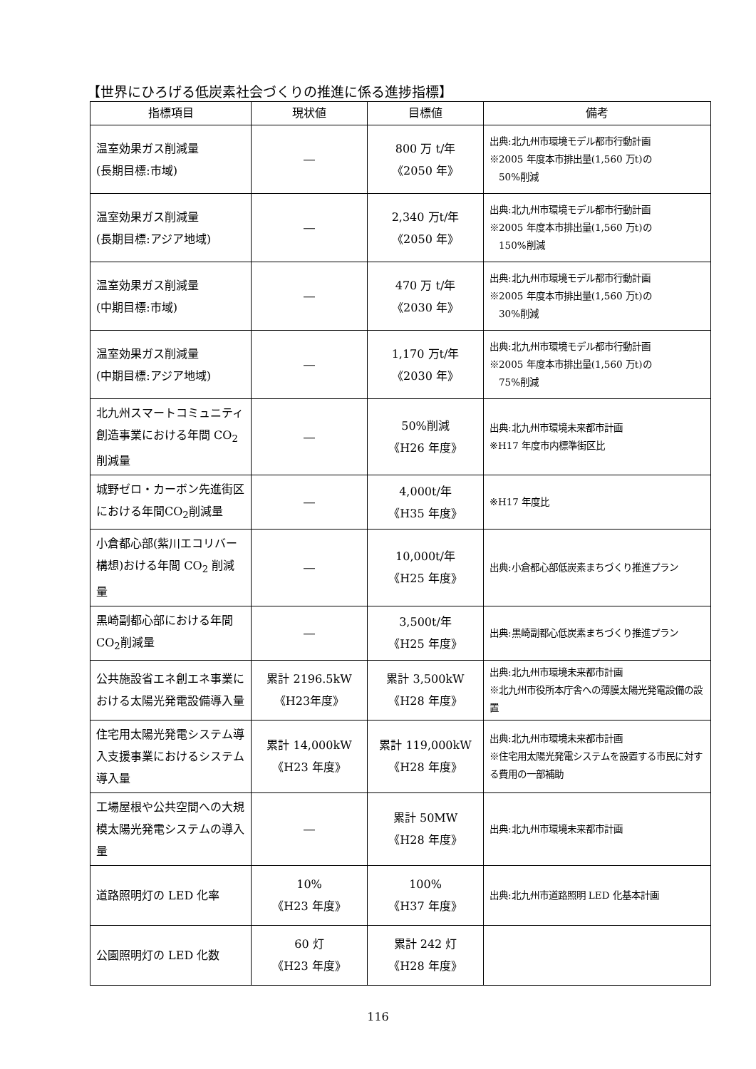【世界にひろげる低炭素社会づくりの推進に係る進捗指標】
| 指標項目 | 現状値 | 目標値 | 備考 |
| --- | --- | --- | --- |
| 温室効果ガス削減量 (長期目標:市域) | ― | 800 万 t/年 《2050 年》 | 出典:北九州市環境モデル都市行動計画 ※2005 年度本市排出量(1,560 万t)の 50%削減 |
| 温室効果ガス削減量 (長期目標:アジア地域) | ― | 2,340 万t/年 《2050 年》 | 出典:北九州市環境モデル都市行動計画 ※2005 年度本市排出量(1,560 万t)の 150%削減 |
| 温室効果ガス削減量 (中期目標:市域) | ― | 470 万 t/年 《2030 年》 | 出典:北九州市環境モデル都市行動計画 ※2005 年度本市排出量(1,560 万t)の 30%削減 |
| 温室効果ガス削減量 (中期目標:アジア地域) | ― | 1,170 万t/年 《2030 年》 | 出典:北九州市環境モデル都市行動計画 ※2005 年度本市排出量(1,560 万t)の 75%削減 |
| 北九州スマートコミュニティ創造事業における年間 CO<sub>2</sub>削減量 | ― | 50%削減 《H26 年度》 | 出典:北九州市環境未来都市計画 ※H17 年度市内標準街区比 |
| 城野ゼロ・カーボン先進街区における年間CO<sub>2</sub>削減量 | ― | 4,000t/年 《H35 年度》 | ※H17 年度比 |
| 小倉都心部(紫川エコリバー構想)おける年間 CO<sub>2</sub> 削減量 | ― | 10,000t/年 《H25 年度》 | 出典:小倉都心部低炭素まちづくり推進プラン |
| 黒崎副都心部における年間CO<sub>2</sub>削減量 | ― | 3,500t/年 《H25 年度》 | 出典:黒崎副都心低炭素まちづくり推進プラン |
| 公共施設省エネ創エネ事業における太陽光発電設備導入量 | 累計 2196.5kW 《H23年度》 | 累計 3,500kW 《H28 年度》 | 出典:北九州市環境未来都市計画 ※北九州市役所本庁舎への薄膜太陽光発電設備の設置 |
| 住宅用太陽光発電システム導入支援事業におけるシステム導入量 | 累計 14,000kW 《H23 年度》 | 累計 119,000kW 《H28 年度》 | 出典:北九州市環境未来都市計画 ※住宅用太陽光発電システムを設置する市民に対する費用の一部補助 |
| 工場屋根や公共空間への大規模太陽光発電システムの導入量 | ― | 累計 50MW 《H28 年度》 | 出典:北九州市環境未来都市計画 |
| 道路照明灯の LED 化率 | 10% 《H23 年度》 | 100% 《H37 年度》 | 出典:北九州市道路照明 LED 化基本計画 |
| 公園照明灯の LED 化数 | 60 灯 《H23 年度》 | 累計 242 灯 《H28 年度》 | |
116